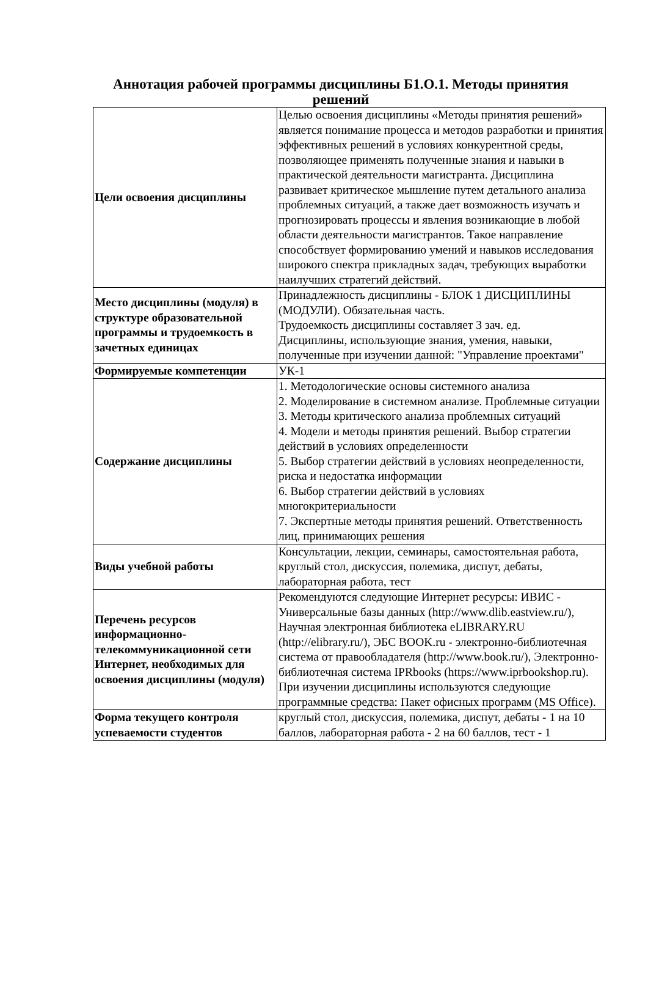Аннотация рабочей программы дисциплины Б1.О.1. Методы принятия решений
| Цели освоения дисциплины | Целью освоения дисциплины «Методы принятия решений» является понимание процесса и методов разработки и принятия эффективных решений в условиях конкурентной среды, позволяющее применять полученные знания и навыки в практической деятельности магистранта. Дисциплина развивает критическое мышление путем детального анализа проблемных ситуаций, а также дает возможность изучать и прогнозировать процессы и явления возникающие в любой области деятельности магистрантов. Такое направление способствует формированию умений и навыков исследования широкого спектра прикладных задач, требующих выработки наилучших стратегий действий. |
| Место дисциплины (модуля) в структуре образовательной программы и трудоемкость в зачетных единицах | Принадлежность дисциплины - БЛОК 1 ДИСЦИПЛИНЫ (МОДУЛИ). Обязательная часть. Трудоемкость дисциплины составляет 3 зач. ед. Дисциплины, использующие знания, умения, навыки, полученные при изучении данной: "Управление проектами" |
| Формируемые компетенции | УК-1 |
| Содержание дисциплины | 1. Методологические основы системного анализа 2. Моделирование в системном анализе. Проблемные ситуации 3. Методы критического анализа проблемных ситуаций 4. Модели и методы принятия решений. Выбор стратегии действий в условиях определенности 5. Выбор стратегии действий в условиях неопределенности, риска и недостатка информации 6. Выбор стратегии действий в условиях многокритериальности 7. Экспертные методы принятия решений. Ответственность лиц, принимающих решения |
| Виды учебной работы | Консультации, лекции, семинары, самостоятельная работа, круглый стол, дискуссия, полемика, диспут, дебаты, лабораторная работа, тест |
| Перечень ресурсов информационно-телекоммуникационной сети Интернет, необходимых для освоения дисциплины (модуля) | Рекомендуются следующие Интернет ресурсы: ИВИС - Универсальные базы данных (http://www.dlib.eastview.ru/), Научная электронная библиотека eLIBRARY.RU (http://elibrary.ru/), ЭБС BOOK.ru - электронно-библиотечная система от правообладателя (http://www.book.ru/), Электронно-библиотечная система IPRbooks (https://www.iprbookshop.ru). При изучении дисциплины используются следующие программные средства: Пакет офисных программ (MS Office). |
| Форма текущего контроля успеваемости студентов | круглый стол, дискуссия, полемика, диспут, дебаты - 1 на 10 баллов, лабораторная работа - 2 на 60 баллов, тест - 1 |